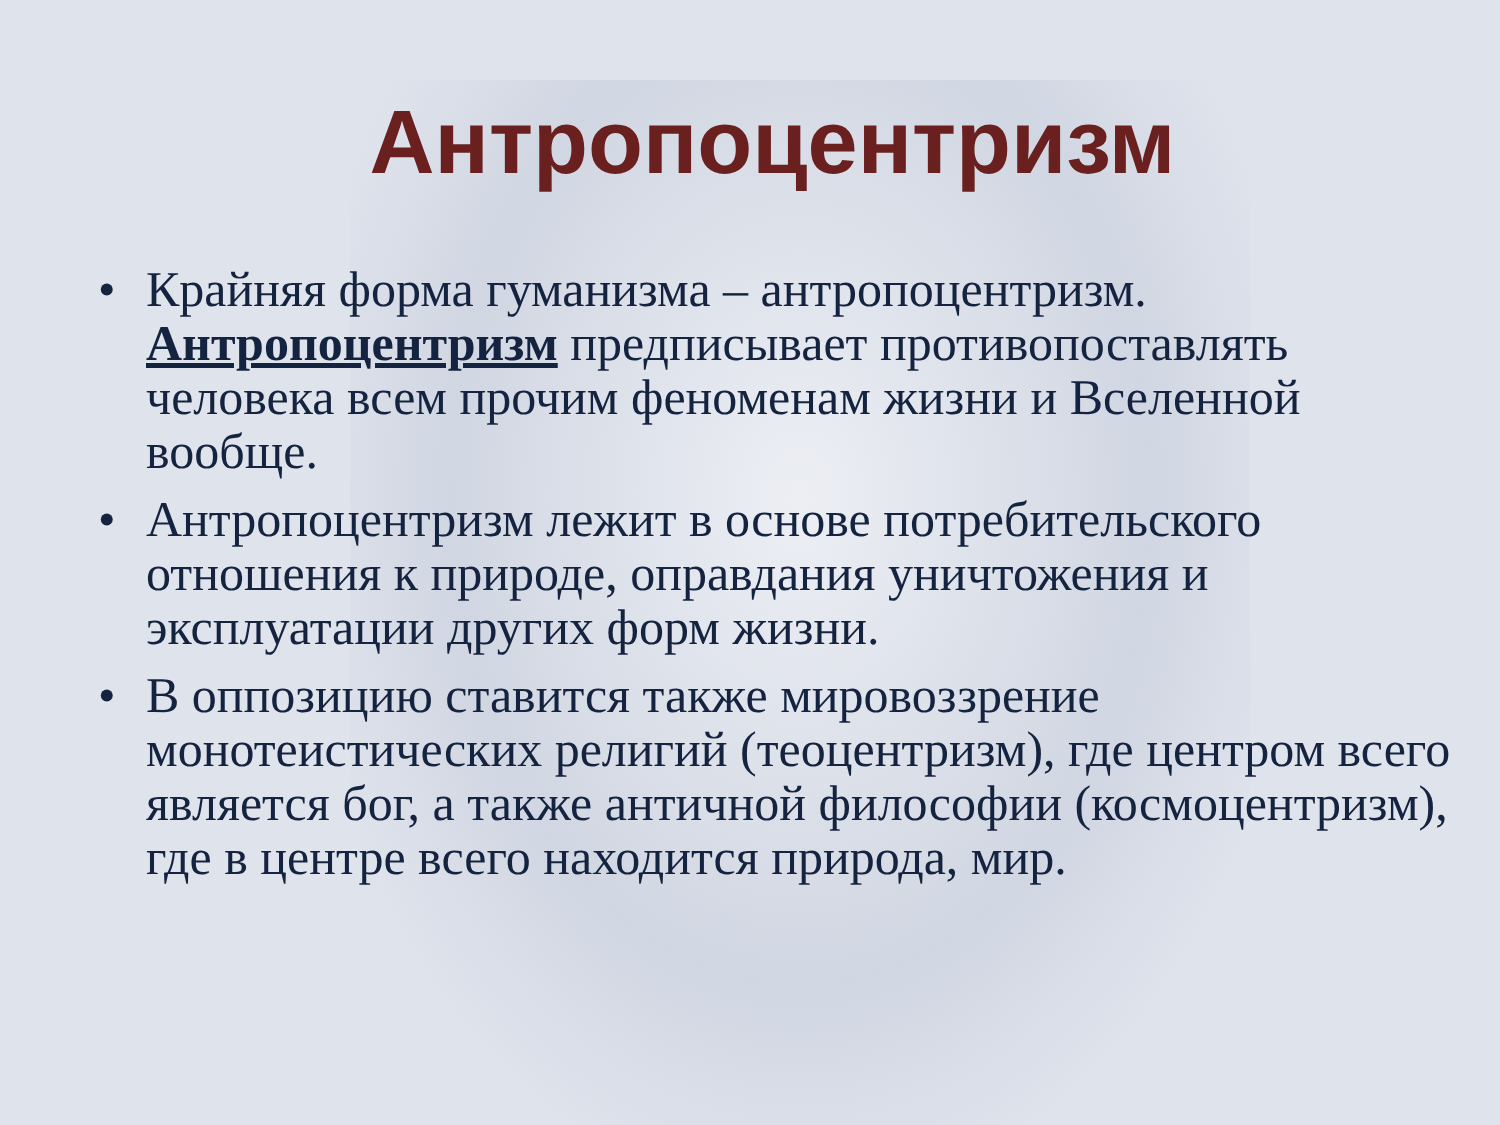Антропоцентризм
• Крайняя форма гуманизма – антропоцентризм. Антропоцентризм предписывает противопоставлять человека всем прочим феноменам жизни и Вселенной вообще.
• Антропоцентризм лежит в основе потребительского отношения к природе, оправдания уничтожения и эксплуатации других форм жизни.
• В оппозицию ставится также мировоззрение монотеистических религий (теоцентризм), где центром всего является бог, а также античной философии (космоцентризм), где в центре всего находится природа, мир.